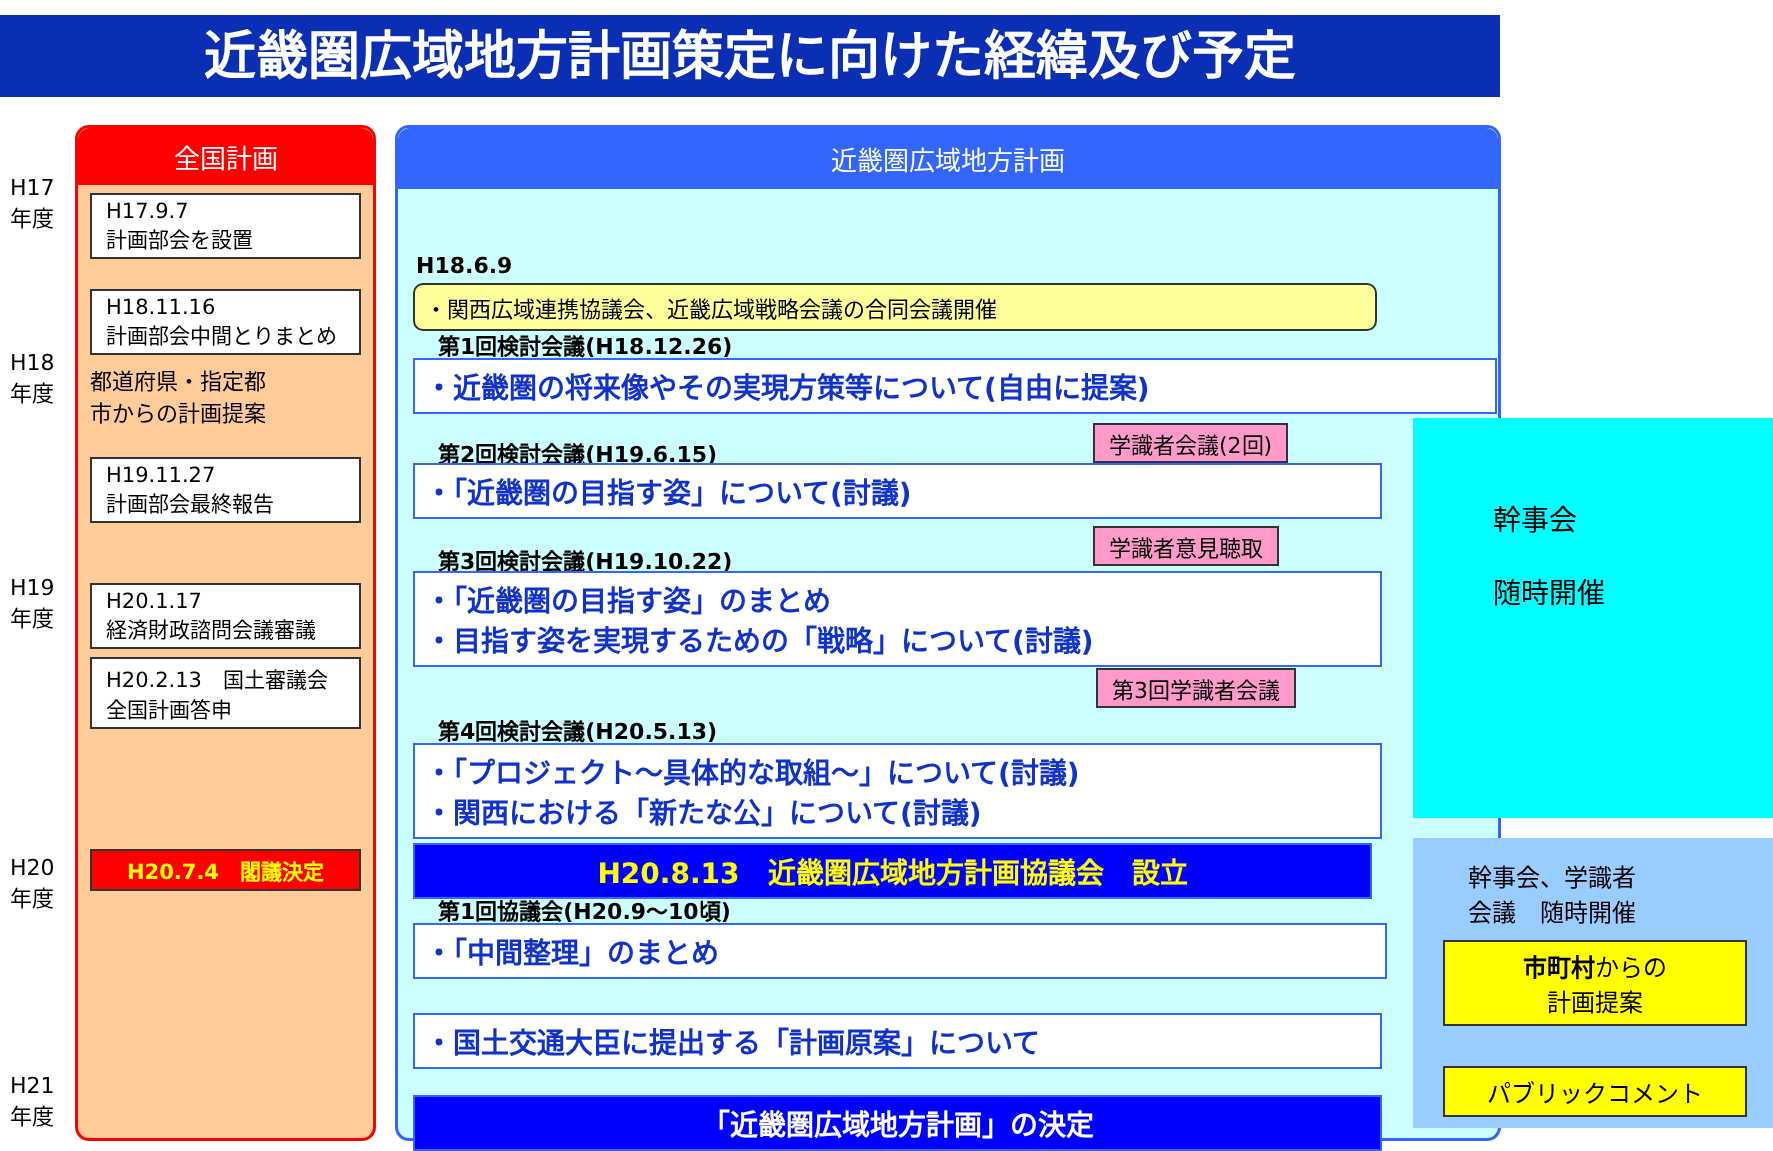近畿圏広域地方計画策定に向けた経緯及び予定
H17
年度
H18
年度
H19
年度
H20
年度
H21
年度
全国計画
H17.9.7
計画部会を設置
H18.11.16
計画部会中間とりまとめ
都道府県・指定都
市からの計画提案
H19.11.27
計画部会最終報告
H20.1.17
経済財政諮問会議審議
H20.2.13　国土審議会
全国計画答申
H20.7.4　閣議決定
近畿圏広域地方計画
H18.6.9
・関西広域連携協議会、近畿広域戦略会議の合同会議開催
第1回検討会議(H18.12.26)
・近畿圏の将来像やその実現方策等について(自由に提案)
第2回検討会議(H19.6.15) 学識者会議(2回)
・「近畿圏の目指す姿」について(討議)
第3回検討会議(H19.10.22)
学識者意見聴取
・「近畿圏の目指す姿」のまとめ
・目指す姿を実現するための「戦略」について(討議)
第3回学識者会議
第4回検討会議(H20.5.13)
・「プロジェクト～具体的な取組～」について(討議)
・関西における「新たな公」について(討議)
H20.8.13　近畿圏広域地方計画協議会　設立
第1回協議会(H20.9～10頃)
・「中間整理」のまとめ
・国土交通大臣に提出する「計画原案」について
「近畿圏広域地方計画」の決定
幹事会
随時開催
幹事会、学識者
会議　随時開催
市町村からの
計画提案
パブリックコメント